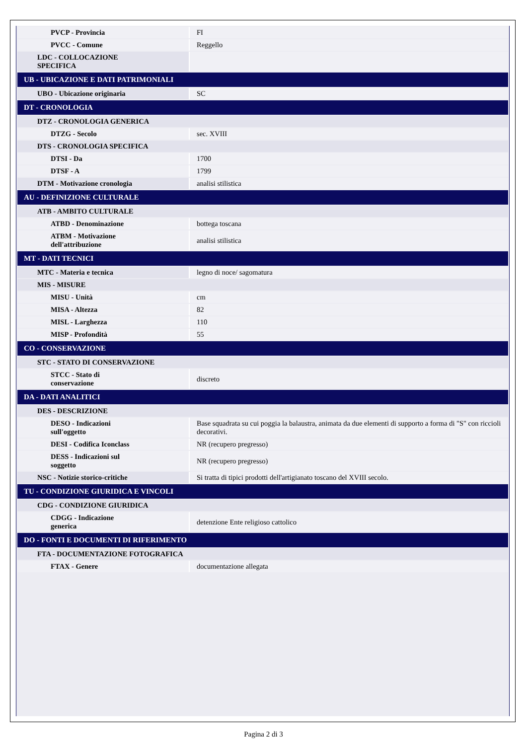| PVCP - Provincia | FI |
| PVCC - Comune | Reggello |
| LDC - COLLOCAZIONE SPECIFICA | |
| UB - UBICAZIONE E DATI PATRIMONIALI | |
| UBO - Ubicazione originaria | SC |
| DT - CRONOLOGIA | |
| DTZ - CRONOLOGIA GENERICA | |
| DTZG - Secolo | sec. XVIII |
| DTS - CRONOLOGIA SPECIFICA | |
| DTSI - Da | 1700 |
| DTSF - A | 1799 |
| DTM - Motivazione cronologia | analisi stilistica |
| AU - DEFINIZIONE CULTURALE | |
| ATB - AMBITO CULTURALE | |
| ATBD - Denominazione | bottega toscana |
| ATBM - Motivazione dell'attribuzione | analisi stilistica |
| MT - DATI TECNICI | |
| MTC - Materia e tecnica | legno di noce/ sagomatura |
| MIS - MISURE | |
| MISU - Unità | cm |
| MISA - Altezza | 82 |
| MISL - Larghezza | 110 |
| MISP - Profondità | 55 |
| CO - CONSERVAZIONE | |
| STC - STATO DI CONSERVAZIONE | |
| STCC - Stato di conservazione | discreto |
| DA - DATI ANALITICI | |
| DES - DESCRIZIONE | |
| DESO - Indicazioni sull'oggetto | Base squadrata su cui poggia la balaustra, animata da due elementi di supporto a forma di "S" con riccioli decorativi. |
| DESI - Codifica Iconclass | NR (recupero pregresso) |
| DESS - Indicazioni sul soggetto | NR (recupero pregresso) |
| NSC - Notizie storico-critiche | Si tratta di tipici prodotti dell'artigianato toscano del XVIII secolo. |
| TU - CONDIZIONE GIURIDICA E VINCOLI | |
| CDG - CONDIZIONE GIURIDICA | |
| CDGG - Indicazione generica | detenzione Ente religioso cattolico |
| DO - FONTI E DOCUMENTI DI RIFERIMENTO | |
| FTA - DOCUMENTAZIONE FOTOGRAFICA | |
| FTAX - Genere | documentazione allegata |
Pagina 2 di 3